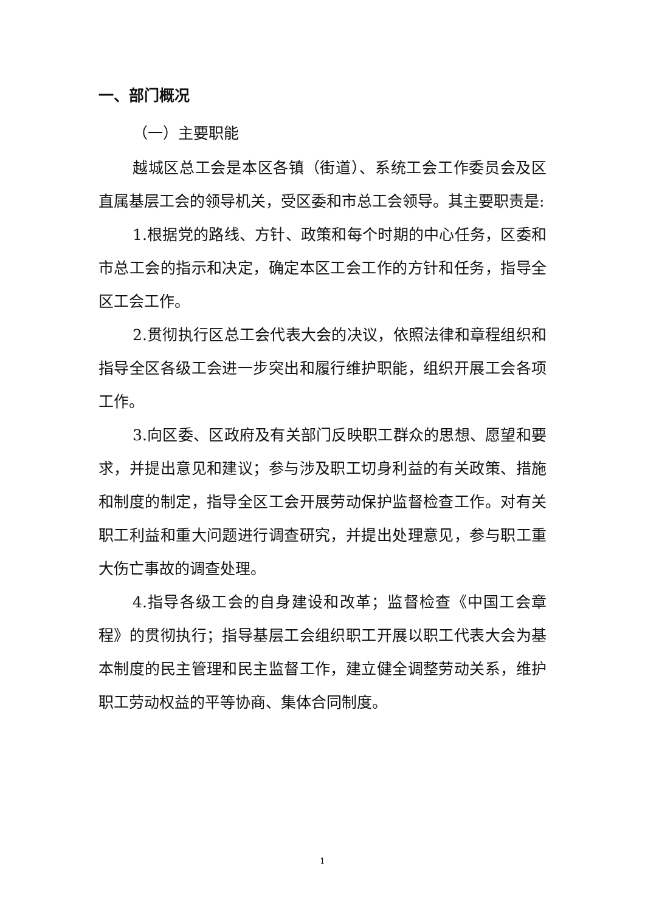一、部门概况
（一）主要职能
越城区总工会是本区各镇（街道）、系统工会工作委员会及区直属基层工会的领导机关，受区委和市总工会领导。其主要职责是:
1.根据党的路线、方针、政策和每个时期的中心任务，区委和市总工会的指示和决定，确定本区工会工作的方针和任务，指导全区工会工作。
2.贯彻执行区总工会代表大会的决议，依照法律和章程组织和指导全区各级工会进一步突出和履行维护职能，组织开展工会各项工作。
3.向区委、区政府及有关部门反映职工群众的思想、愿望和要求，并提出意见和建议；参与涉及职工切身利益的有关政策、措施和制度的制定，指导全区工会开展劳动保护监督检查工作。对有关职工利益和重大问题进行调查研究，并提出处理意见，参与职工重大伤亡事故的调查处理。
4.指导各级工会的自身建设和改革；监督检查《中国工会章程》的贯彻执行；指导基层工会组织职工开展以职工代表大会为基本制度的民主管理和民主监督工作，建立健全调整劳动关系，维护职工劳动权益的平等协商、集体合同制度。
1